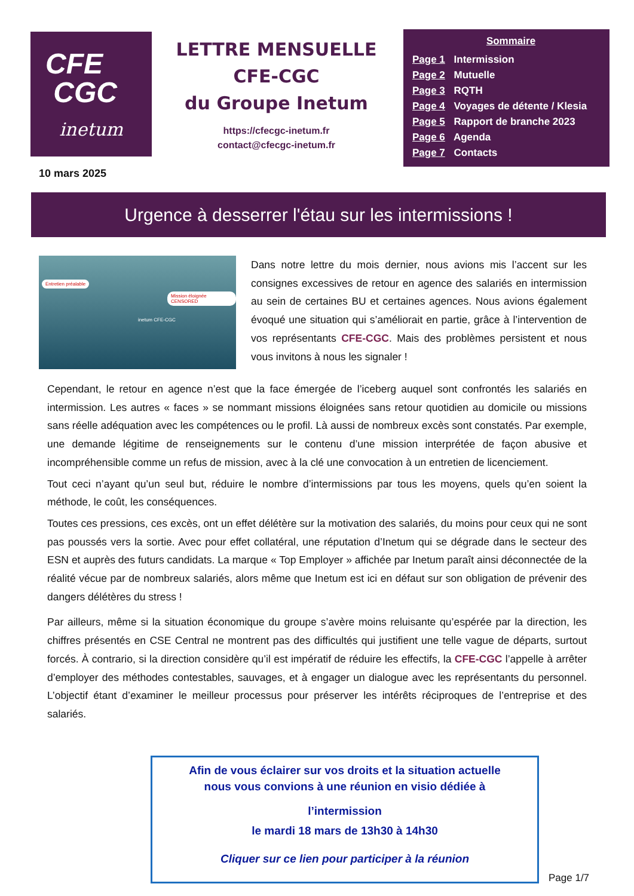CFE
CGC
inetum
LETTRE MENSUELLE
CFE-CGC
du Groupe Inetum
https://cfecgc-inetum.fr
contact@cfecgc-inetum.fr
Sommaire
Page 1 Intermission
Page 2 Mutuelle
Page 3 RQTH
Page 4 Voyages de détente / Klesia
Page 5 Rapport de branche 2023
Page 6 Agenda
Page 7 Contacts
10 mars 2025
Urgence à desserrer l'étau sur les intermissions !
Entretien préalable
Mission éloignée CENSORED
inetum CFE-CGC
Dans notre lettre du mois dernier, nous avions mis l’accent sur les consignes excessives de retour en agence des salariés en intermission au sein de certaines BU et certaines agences. Nous avions également évoqué une situation qui s’améliorait en partie, grâce à l’intervention de vos représentants CFE-CGC. Mais des problèmes persistent et nous vous invitons à nous les signaler !
Cependant, le retour en agence n’est que la face émergée de l’iceberg auquel sont confrontés les salariés en intermission. Les autres « faces » se nommant missions éloignées sans retour quotidien au domicile ou missions sans réelle adéquation avec les compétences ou le profil. Là aussi de nombreux excès sont constatés. Par exemple, une demande légitime de renseignements sur le contenu d’une mission interprétée de façon abusive et incompréhensible comme un refus de mission, avec à la clé une convocation à un entretien de licenciement.
Tout ceci n’ayant qu’un seul but, réduire le nombre d’intermissions par tous les moyens, quels qu’en soient la méthode, le coût, les conséquences.
Toutes ces pressions, ces excès, ont un effet délétère sur la motivation des salariés, du moins pour ceux qui ne sont pas poussés vers la sortie. Avec pour effet collatéral, une réputation d’Inetum qui se dégrade dans le secteur des ESN et auprès des futurs candidats. La marque « Top Employer » affichée par Inetum paraît ainsi déconnectée de la réalité vécue par de nombreux salariés, alors même que Inetum est ici en défaut sur son obligation de prévenir des dangers délétères du stress !
Par ailleurs, même si la situation économique du groupe s’avère moins reluisante qu’espérée par la direction, les chiffres présentés en CSE Central ne montrent pas des difficultés qui justifient une telle vague de départs, surtout forcés. À contrario, si la direction considère qu’il est impératif de réduire les effectifs, la CFE-CGC l’appelle à arrêter d’employer des méthodes contestables, sauvages, et à engager un dialogue avec les représentants du personnel. L’objectif étant d’examiner le meilleur processus pour préserver les intérêts réciproques de l’entreprise et des salariés.
Afin de vous éclairer sur vos droits et la situation actuelle
nous vous convions à une réunion en visio dédiée à
l’intermission
le mardi 18 mars de 13h30 à 14h30
Cliquer sur ce lien pour participer à la réunion
Page 1/7